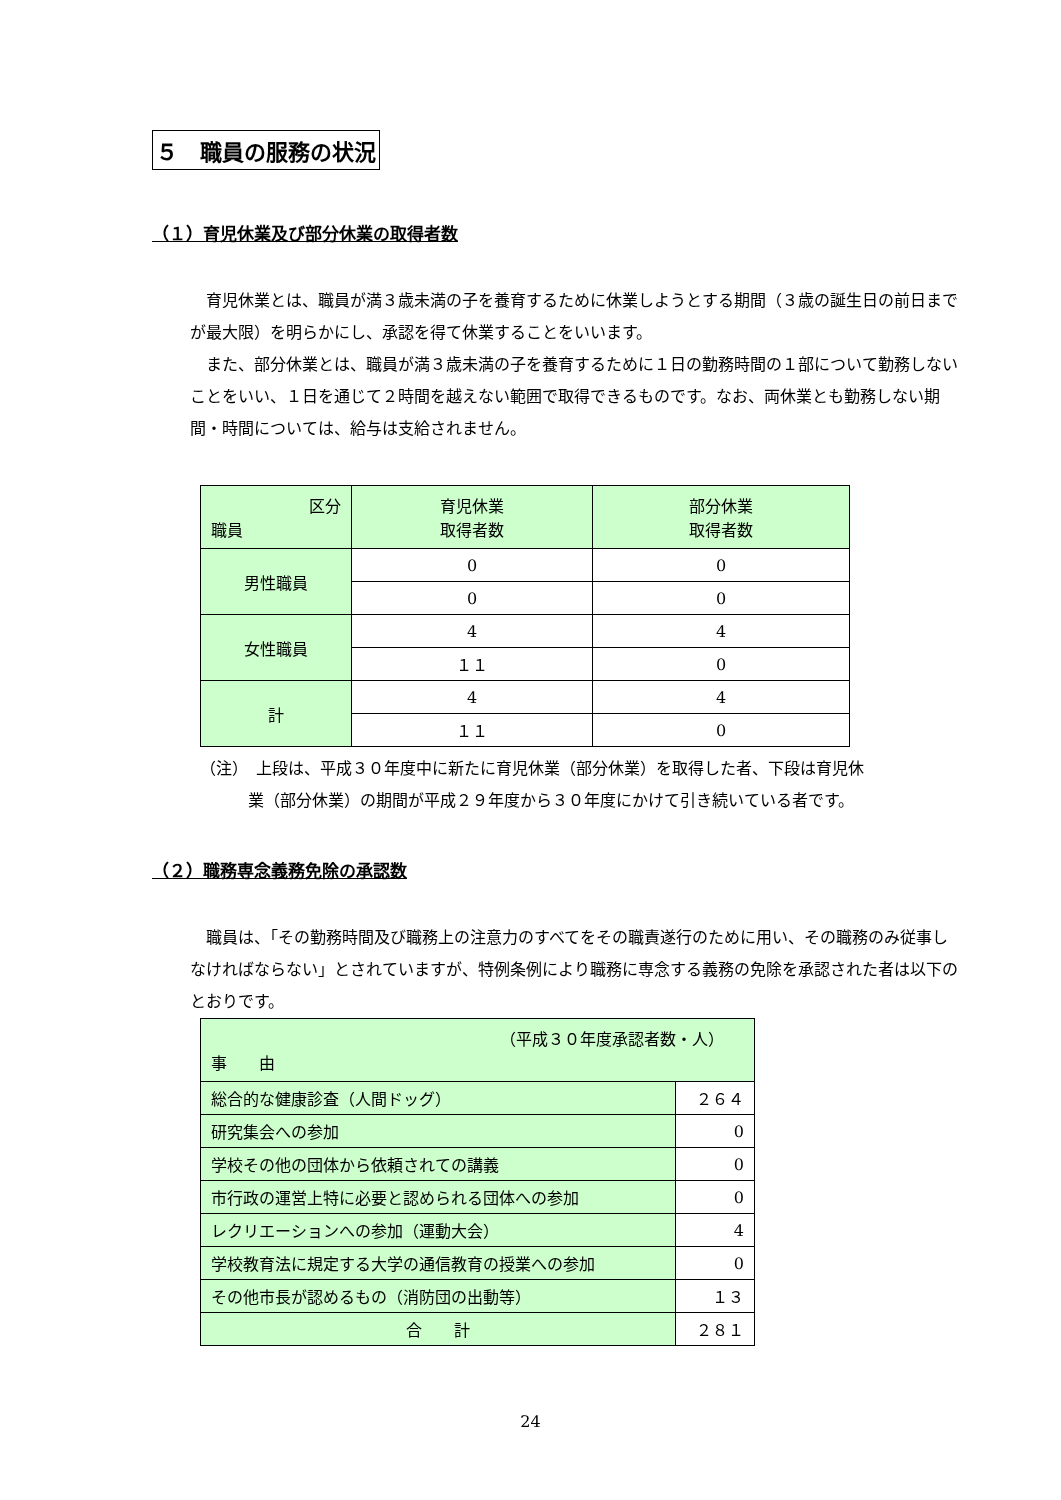５　職員の服務の状況
（１）育児休業及び部分休業の取得者数
　育児休業とは、職員が満３歳未満の子を養育するために休業しようとする期間（３歳の誕生日の前日までが最大限）を明らかにし、承認を得て休業することをいいます。
　また、部分休業とは、職員が満３歳未満の子を養育するために１日の勤務時間の１部について勤務しないことをいい、１日を通じて２時間を越えない範囲で取得できるものです。なお、両休業とも勤務しない期間・時間については、給与は支給されません。
| 区分 職員 | 育児休業 取得者数 | 部分休業 取得者数 |
| 男性職員 | 0 | 0 |
| | 0 | 0 |
| 女性職員 | 4 | 4 |
| | １１ | 0 |
| 計 | 4 | 4 |
| | １１ | 0 |
（注）　上段は、平成３０年度中に新たに育児休業（部分休業）を取得した者、下段は育児休
　　　業（部分休業）の期間が平成２９年度から３０年度にかけて引き続いている者です。
（２）職務専念義務免除の承認数
　職員は、「その勤務時間及び職務上の注意力のすべてをその職責遂行のために用い、その職務のみ従事しなければならない」とされていますが、特例条例により職務に専念する義務の免除を承認された者は以下のとおりです。
| （平成３０年度承認者数・人） 事 由 | |
| 総合的な健康診査（人間ドッグ） | ２６４ |
| 研究集会への参加 | 0 |
| 学校その他の団体から依頼されての講義 | 0 |
| 市行政の運営上特に必要と認められる団体への参加 | 0 |
| レクリエーションへの参加（運動大会） | 4 |
| 学校教育法に規定する大学の通信教育の授業への参加 | 0 |
| その他市長が認めるもの（消防団の出動等） | １３ |
| 合 計 | ２８１ |
24